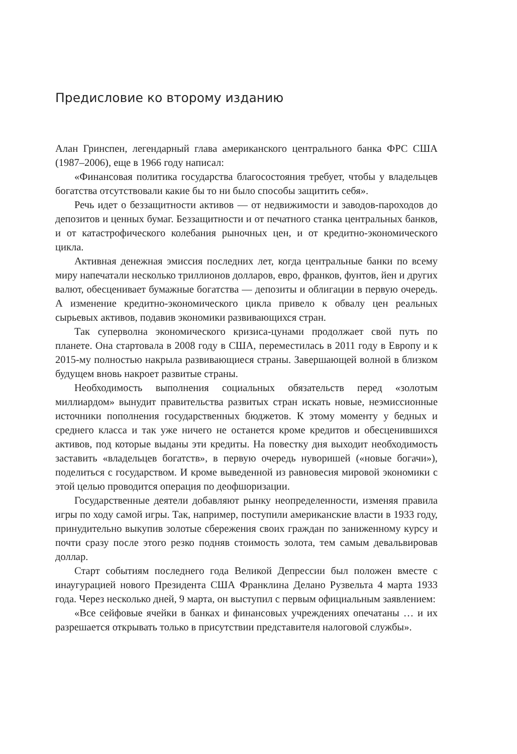Предисловие ко второму изданию
Алан Гринспен, легендарный глава американского центрального банка ФРС США (1987–2006), еще в 1966 году написал:
«Финансовая политика государства благосостояния требует, чтобы у владельцев богатства отсутствовали какие бы то ни было способы защитить себя».
Речь идет о беззащитности активов — от недвижимости и заводов-пароходов до депозитов и ценных бумаг. Беззащитности и от печатного станка центральных банков, и от катастрофического колебания рыночных цен, и от кредитно-экономического цикла.
Активная денежная эмиссия последних лет, когда центральные банки по всему миру напечатали несколько триллионов долларов, евро, франков, фунтов, йен и других валют, обесценивает бумажные богатства — депозиты и облигации в первую очередь. А изменение кредитно-экономического цикла привело к обвалу цен реальных сырьевых активов, подавив экономики развивающихся стран.
Так суперволна экономического кризиса-цунами продолжает свой путь по планете. Она стартовала в 2008 году в США, переместилась в 2011 году в Европу и к 2015-му полностью накрыла развивающиеся страны. Завершающей волной в близком будущем вновь накроет развитые страны.
Необходимость выполнения социальных обязательств перед «золотым миллиардом» вынудит правительства развитых стран искать новые, неэмиссионные источники пополнения государственных бюджетов. К этому моменту у бедных и среднего класса и так уже ничего не останется кроме кредитов и обесценившихся активов, под которые выданы эти кредиты. На повестку дня выходит необходимость заставить «владельцев богатств», в первую очередь нуворишей («новые богачи»), поделиться с государством. И кроме выведенной из равновесия мировой экономики с этой целью проводится операция по деофшоризации.
Государственные деятели добавляют рынку неопределенности, изменяя правила игры по ходу самой игры. Так, например, поступили американские власти в 1933 году, принудительно выкупив золотые сбережения своих граждан по заниженному курсу и почти сразу после этого резко подняв стоимость золота, тем самым девальвировав доллар.
Старт событиям последнего года Великой Депрессии был положен вместе с инаугурацией нового Президента США Франклина Делано Рузвельта 4 марта 1933 года. Через несколько дней, 9 марта, он выступил с первым официальным заявлением:
«Все сейфовые ячейки в банках и финансовых учреждениях опечатаны … и их разрешается открывать только в присутствии представителя налоговой службы».